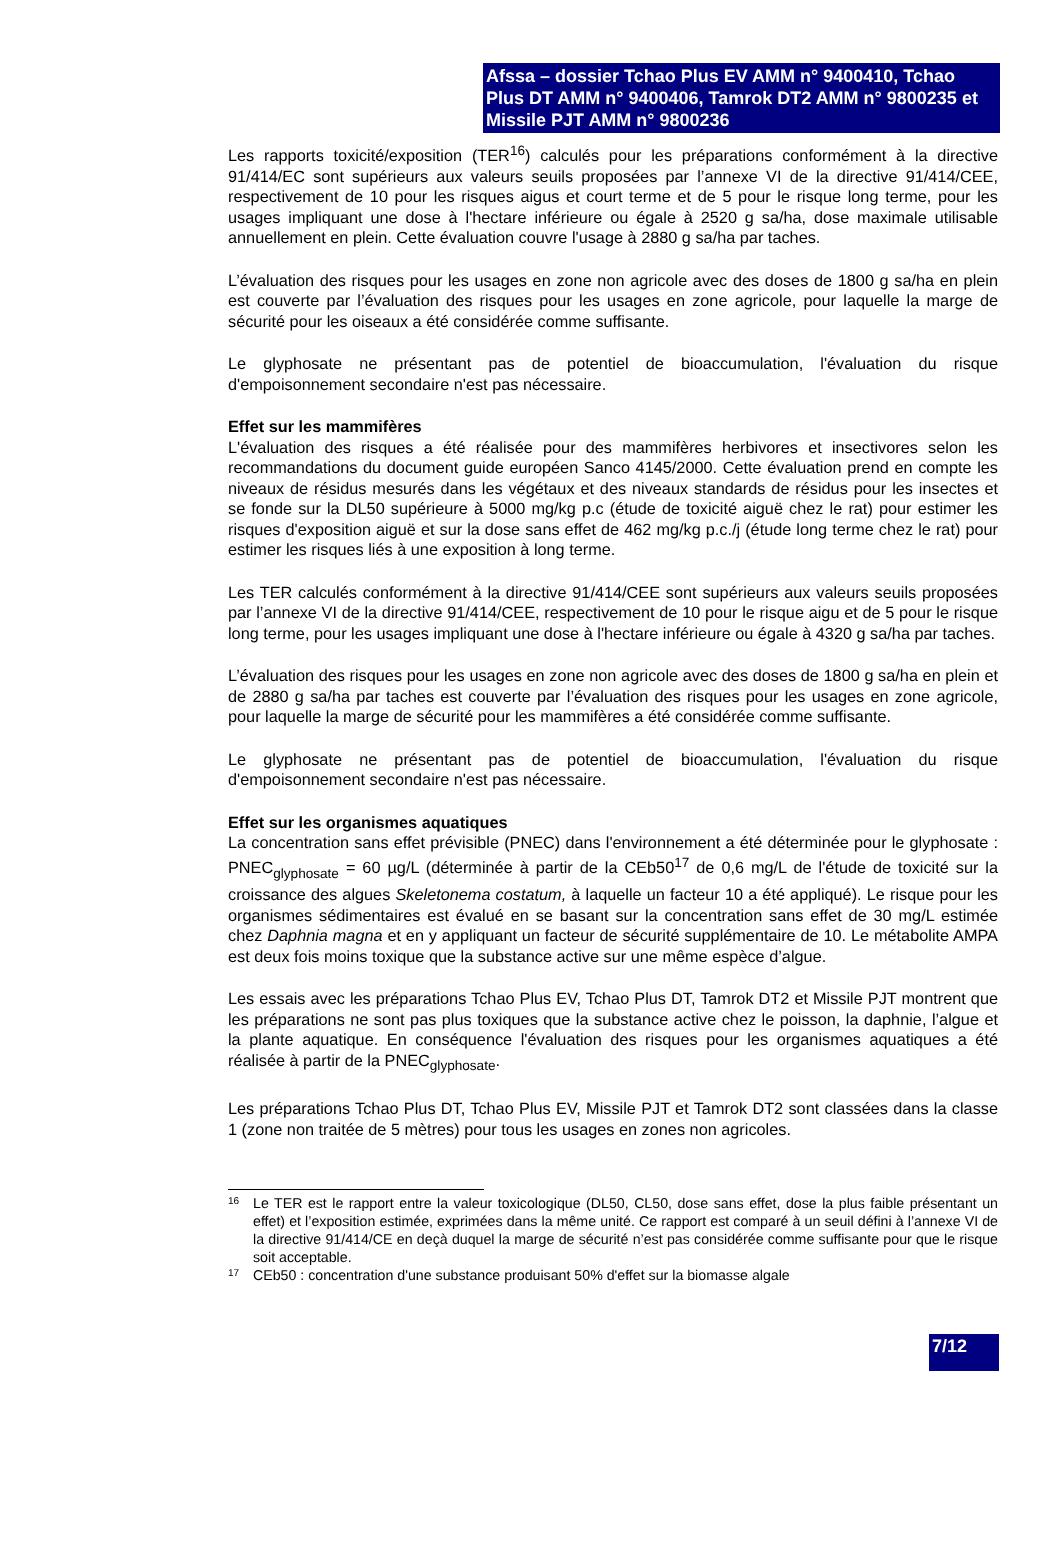Afssa – dossier Tchao Plus EV AMM n° 9400410, Tchao Plus DT AMM n° 9400406, Tamrok DT2 AMM n° 9800235 et Missile PJT AMM n° 9800236
Les rapports toxicité/exposition (TER<sup>16</sup>) calculés pour les préparations conformément à la directive 91/414/EC sont supérieurs aux valeurs seuils proposées par l’annexe VI de la directive 91/414/CEE, respectivement de 10 pour les risques aigus et court terme et de 5 pour le risque long terme, pour les usages impliquant une dose à l'hectare inférieure ou égale à 2520 g sa/ha, dose maximale utilisable annuellement en plein. Cette évaluation couvre l'usage à 2880 g sa/ha par taches.
L’évaluation des risques pour les usages en zone non agricole avec des doses de 1800 g sa/ha en plein est couverte par l’évaluation des risques pour les usages en zone agricole, pour laquelle la marge de sécurité pour les oiseaux a été considérée comme suffisante.
Le glyphosate ne présentant pas de potentiel de bioaccumulation, l'évaluation du risque d'empoisonnement secondaire n'est pas nécessaire.
Effet sur les mammifères
L'évaluation des risques a été réalisée pour des mammifères herbivores et insectivores selon les recommandations du document guide européen Sanco 4145/2000. Cette évaluation prend en compte les niveaux de résidus mesurés dans les végétaux et des niveaux standards de résidus pour les insectes et se fonde sur la DL50 supérieure à 5000 mg/kg p.c (étude de toxicité aiguë chez le rat) pour estimer les risques d'exposition aiguë et sur la dose sans effet de 462 mg/kg p.c./j (étude long terme chez le rat) pour estimer les risques liés à une exposition à long terme.
Les TER calculés conformément à la directive 91/414/CEE sont supérieurs aux valeurs seuils proposées par l’annexe VI de la directive 91/414/CEE, respectivement de 10 pour le risque aigu et de 5 pour le risque long terme, pour les usages impliquant une dose à l'hectare inférieure ou égale à 4320 g sa/ha par taches.
L’évaluation des risques pour les usages en zone non agricole avec des doses de 1800 g sa/ha en plein et de 2880 g sa/ha par taches est couverte par l’évaluation des risques pour les usages en zone agricole, pour laquelle la marge de sécurité pour les mammifères a été considérée comme suffisante.
Le glyphosate ne présentant pas de potentiel de bioaccumulation, l'évaluation du risque d'empoisonnement secondaire n'est pas nécessaire.
Effet sur les organismes aquatiques
La concentration sans effet prévisible (PNEC) dans l'environnement a été déterminée pour le glyphosate : PNEC<sub>glyphosate</sub> = 60 µg/L (déterminée à partir de la CEb50<sup>17</sup> de 0,6 mg/L de l'étude de toxicité sur la croissance des algues Skeletonema costatum, à laquelle un facteur 10 a été appliqué). Le risque pour les organismes sédimentaires est évalué en se basant sur la concentration sans effet de 30 mg/L estimée chez Daphnia magna et en y appliquant un facteur de sécurité supplémentaire de 10. Le métabolite AMPA est deux fois moins toxique que la substance active sur une même espèce d’algue.
Les essais avec les préparations Tchao Plus EV, Tchao Plus DT, Tamrok DT2 et Missile PJT montrent que les préparations ne sont pas plus toxiques que la substance active chez le poisson, la daphnie, l’algue et la plante aquatique. En conséquence l'évaluation des risques pour les organismes aquatiques a été réalisée à partir de la PNEC<sub>glyphosate</sub>.
Les préparations Tchao Plus DT, Tchao Plus EV, Missile PJT et Tamrok DT2 sont classées dans la classe 1 (zone non traitée de 5 mètres) pour tous les usages en zones non agricoles.
16 Le TER est le rapport entre la valeur toxicologique (DL50, CL50, dose sans effet, dose la plus faible présentant un effet) et l’exposition estimée, exprimées dans la même unité. Ce rapport est comparé à un seuil défini à l’annexe VI de la directive 91/414/CE en deçà duquel la marge de sécurité n’est pas considérée comme suffisante pour que le risque soit acceptable.
17 CEb50 : concentration d'une substance produisant 50% d'effet sur la biomasse algale
7/12